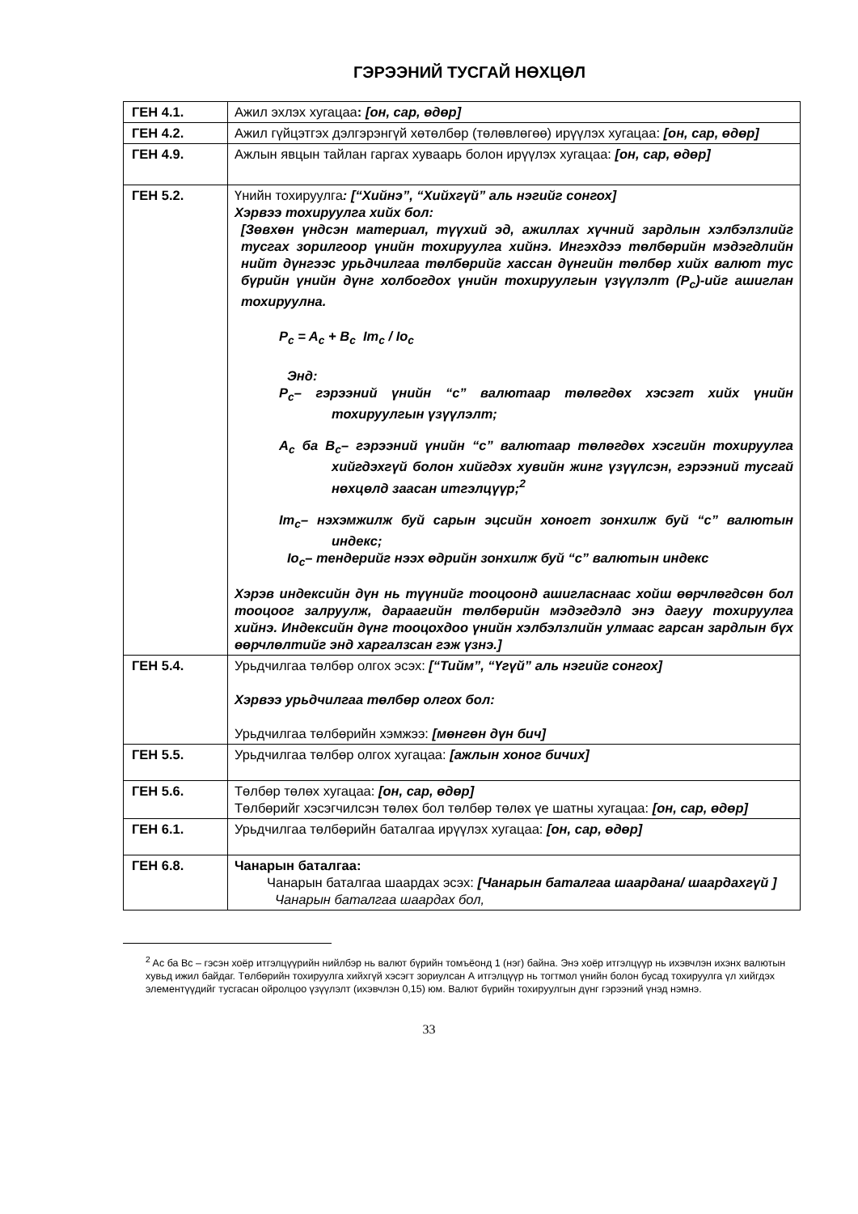ГЭРЭЭНИЙ ТУСГАЙ НӨХЦӨЛ
| ГЕН 4.1. | Ажил эхлэх хугацаа : [он, сар, өдөр] |
| ГЕН 4.2. | Ажил гүйцэтгэх дэлгэрэнгүй хөтөлбөр (төлөвлөгөө) ирүүлэх хугацаа: [он, сар, өдөр] |
| ГЕН 4.9. | Ажлын явцын тайлан гаргах хуваарь болон ирүүлэх хугацаа: [он, сар, өдөр] |
| ГЕН 5.2. | Үнийн тохируулга : [“Хийнэ”, “Хийхгүй” аль нэгийг сонгох] Хэрвээ тохируулга хийх бол: [Зөвхөн үндсэн материал, түүхий эд, ажиллах хүчний зардлын хэлбэлзлийг тусгах зорилгоор үнийн тохируулга хийнэ. Ингэхдээ төлбөрийн мэдэгдлийн нийт дүнгээс урьдчилгаа төлбөрийг хассан дүнгийн төлбөр хийх валют тус бүрийн үнийн дүнг холбогдох үнийн тохируулгын үзүүлэлт (P<sub>c</sub>)-ийг ашиглан тохируулна. P<sub>c</sub> = A<sub>c</sub> + B<sub>c</sub> Im<sub>c</sub> / Io<sub>c</sub> Энд: P<sub>c</sub>– гэрээний үнийн “c” валютаар төлөгдөх хэсэгт хийх үнийн тохируулгын үзүүлэлт; A<sub>c</sub> ба B<sub>c</sub>– гэрээний үнийн “c” валютаар төлөгдөх хэсгийн тохируулга хийгдэхгүй болон хийгдэх хувийн жинг үзүүлсэн, гэрээний тусгай нөхцөлд заасан итгэлцүүр;<sup>2</sup> Im<sub>c</sub>– нэхэмжилж буй сарын эцсийн хоногт зонхилж буй “c” валютын индекс; Io<sub>c</sub>– тендерийг нээх өдрийн зонхилж буй “c” валютын индекс Хэрэв индексийн дүн нь түүнийг тооцоонд ашигласнаас хойш өөрчлөгдсөн бол тооцоог залруулж, дараагийн төлбөрийн мэдэгдэлд энэ дагуу тохируулга хийнэ. Индексийн дүнг тооцохдоо үнийн хэлбэлзлийн улмаас гарсан зардлын бүх өөрчлөлтийг энд харгалзсан гэж үзнэ.] |
| ГЕН 5.4. | Урьдчилгаа төлбөр олгох эсэх: [“Тийм”, “Үгүй” аль нэгийг сонгох] Хэрвээ урьдчилгаа төлбөр олгох бол: Урьдчилгаа төлбөрийн хэмжээ: [мөнгөн дүн бич] |
| ГЕН 5.5. | Урьдчилгаа төлбөр олгох хугацаа: [ажлын хоног бичих] |
| ГЕН 5.6. | Төлбөр төлөх хугацаа: [он, сар, өдөр] Төлбөрийг хэсэгчилсэн төлөх бол төлбөр төлөх үе шатны хугацаа: [он, сар, өдөр] |
| ГЕН 6.1. | Урьдчилгаа төлбөрийн баталгаа ирүүлэх хугацаа: [он, сар, өдөр] |
| ГЕН 6.8. | Чанарын баталгаа: Чанарын баталгаа шаардах эсэх: [Чанарын баталгаа шаардана/ шаардахгүй ] Чанарын баталгаа шаардах бол, |
<sup>2</sup> Ac ба Bc – гэсэн хоёр итгэлцүүрийн нийлбэр нь валют бүрийн томъёонд 1 (нэг) байна. Энэ хоёр итгэлцүүр нь ихэвчлэн ихэнх валютын хувьд ижил байдаг. Төлбөрийн тохируулга хийхгүй хэсэгт зориулсан А итгэлцүүр нь тогтмол үнийн болон бусад тохируулга үл хийгдэх элементүүдийг тусгасан ойролцоо үзүүлэлт (ихэвчлэн 0,15) юм. Валют бүрийн тохируулгын дүнг гэрээний үнэд нэмнэ.
33